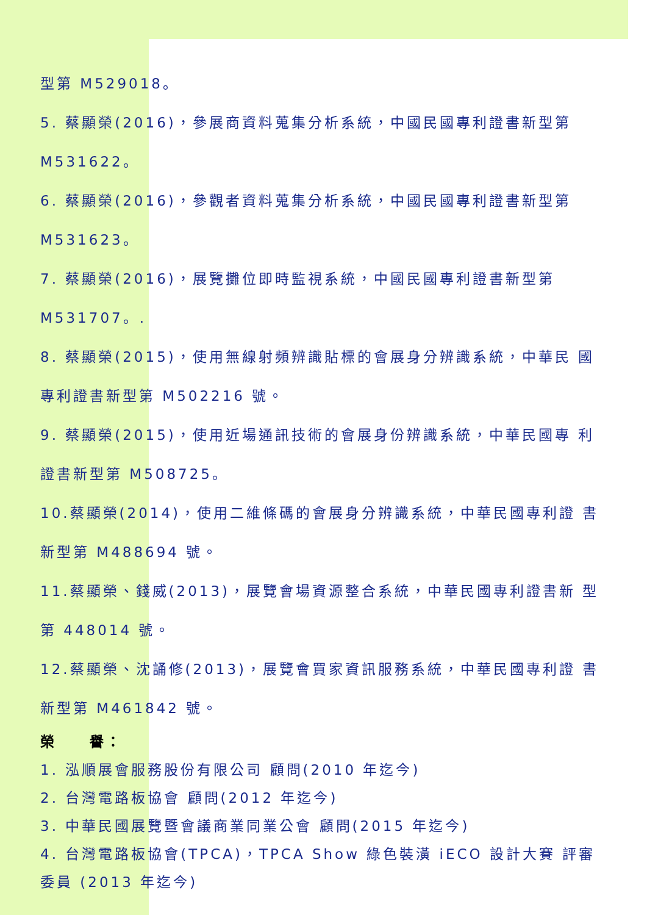型第 M529018。
5. 蔡顯榮(2016)，參展商資料蒐集分析系統，中國民國專利證書新型第
M531622。
6. 蔡顯榮(2016)，參觀者資料蒐集分析系統，中國民國專利證書新型第
M531623。
7. 蔡顯榮(2016)，展覽攤位即時監視系統，中國民國專利證書新型第
M531707。.
8. 蔡顯榮(2015)，使用無線射頻辨識貼標的會展身分辨識系統，中華民 國
專利證書新型第 M502216 號。
9. 蔡顯榮(2015)，使用近場通訊技術的會展身份辨識系統，中華民國專 利
證書新型第 M508725。
10.蔡顯榮(2014)，使用二維條碼的會展身分辨識系統，中華民國專利證 書
新型第 M488694 號。
11.蔡顯榮、錢威(2013)，展覽會場資源整合系統，中華民國專利證書新 型
第 448014 號。
12.蔡顯榮、沈誦修(2013)，展覽會買家資訊服務系統，中華民國專利證 書
新型第 M461842 號。
榮　　譽：
1. 泓順展會服務股份有限公司 顧問(2010 年迄今)
2. 台灣電路板協會 顧問(2012 年迄今)
3. 中華民國展覽暨會議商業同業公會 顧問(2015 年迄今)
4. 台灣電路板協會(TPCA)，TPCA Show 綠色裝潢 iECO 設計大賽 評審
委員 (2013 年迄今)